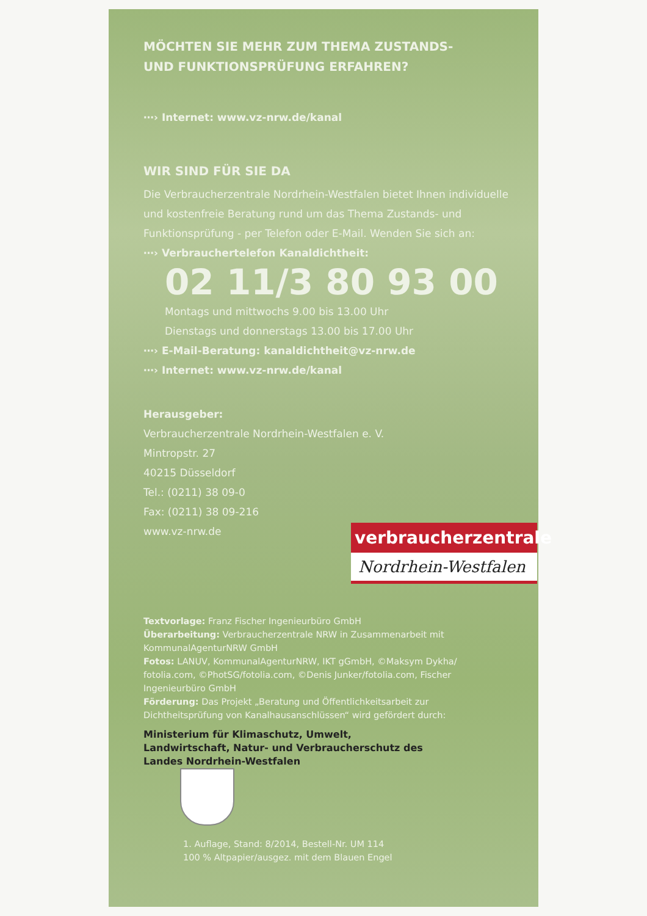MÖCHTEN SIE MEHR ZUM THEMA ZUSTANDS-
UND FUNKTIONSPRÜFUNG ERFAHREN?
⋯› Internet: www.vz-nrw.de/kanal
WIR SIND FÜR SIE DA
Die Verbraucherzentrale Nordrhein-Westfalen bietet Ihnen individuelle und kostenfreie Beratung rund um das Thema Zustands- und Funktionsprüfung - per Telefon oder E-Mail. Wenden Sie sich an:
⋯› Verbrauchertelefon Kanaldichtheit:
02 11/3 80 93 00
Montags und mittwochs 9.00 bis 13.00 Uhr
Dienstags und donnerstags 13.00 bis 17.00 Uhr
⋯› E-Mail-Beratung: kanaldichtheit@vz-nrw.de
⋯› Internet: www.vz-nrw.de/kanal
Herausgeber:
Verbraucherzentrale Nordrhein-Westfalen e. V.
Mintropstr. 27
40215 Düsseldorf
Tel.: (0211) 38 09-0
Fax: (0211) 38 09-216
www.vz-nrw.de
verbraucherzentrale
Nordrhein-Westfalen
Textvorlage: Franz Fischer Ingenieurbüro GmbH
Überarbeitung: Verbraucherzentrale NRW in Zusammenarbeit mit KommunalAgenturNRW GmbH
Fotos: LANUV, KommunalAgenturNRW, IKT gGmbH, ©Maksym Dykha/ fotolia.com, ©PhotSG/fotolia.com, ©Denis Junker/fotolia.com, Fischer Ingenieurbüro GmbH
Förderung: Das Projekt „Beratung und Öffentlichkeitsarbeit zur Dichtheitsprüfung von Kanalhausanschlüssen“ wird gefördert durch:
Ministerium für Klimaschutz, Umwelt, Landwirtschaft, Natur- und Verbraucherschutz des Landes Nordrhein-Westfalen
1. Auflage, Stand: 8/2014, Bestell-Nr. UM 114
100 % Altpapier/ausgez. mit dem Blauen Engel